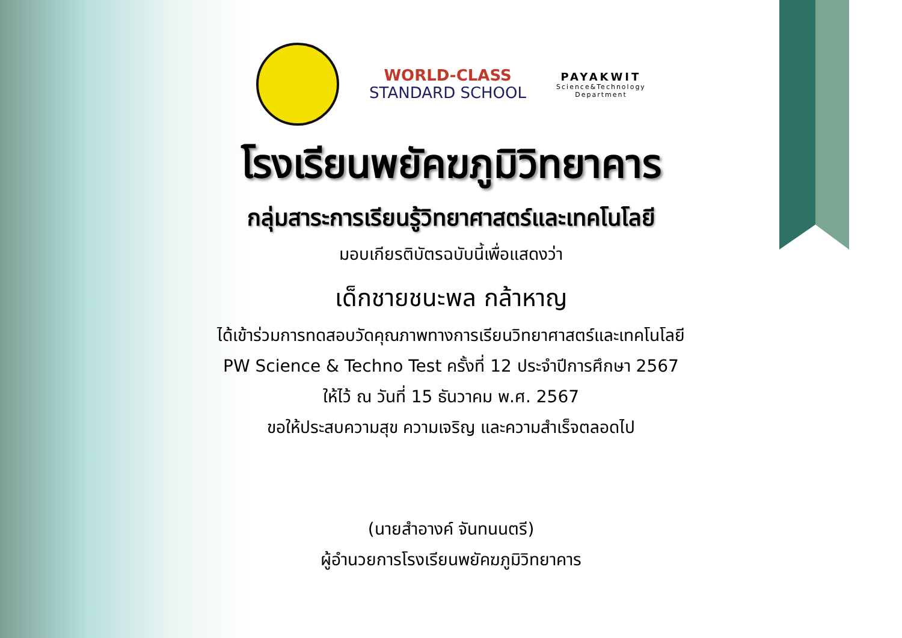WORLD-CLASS
STANDARD SCHOOL
PAYAKWIT
Science&Technology
Department
โรงเรียนพยัคฆภูมิวิทยาคาร
กลุ่มสาระการเรียนรู้วิทยาศาสตร์และเทคโนโลยี
มอบเกียรติบัตรฉบับนี้เพื่อแสดงว่า
เด็กชายชนะพล กล้าหาญ
ได้เข้าร่วมการทดสอบวัดคุณภาพทางการเรียนวิทยาศาสตร์และเทคโนโลยี
PW Science & Techno Test ครั้งที่ 12 ประจำปีการศึกษา 2567
ให้ไว้ ณ วันที่ 15 ธันวาคม พ.ศ. 2567
ขอให้ประสบความสุข ความเจริญ และความสำเร็จตลอดไป
(นายสำอางค์ จันทนนตรี)
ผู้อำนวยการโรงเรียนพยัคฆภูมิวิทยาคาร